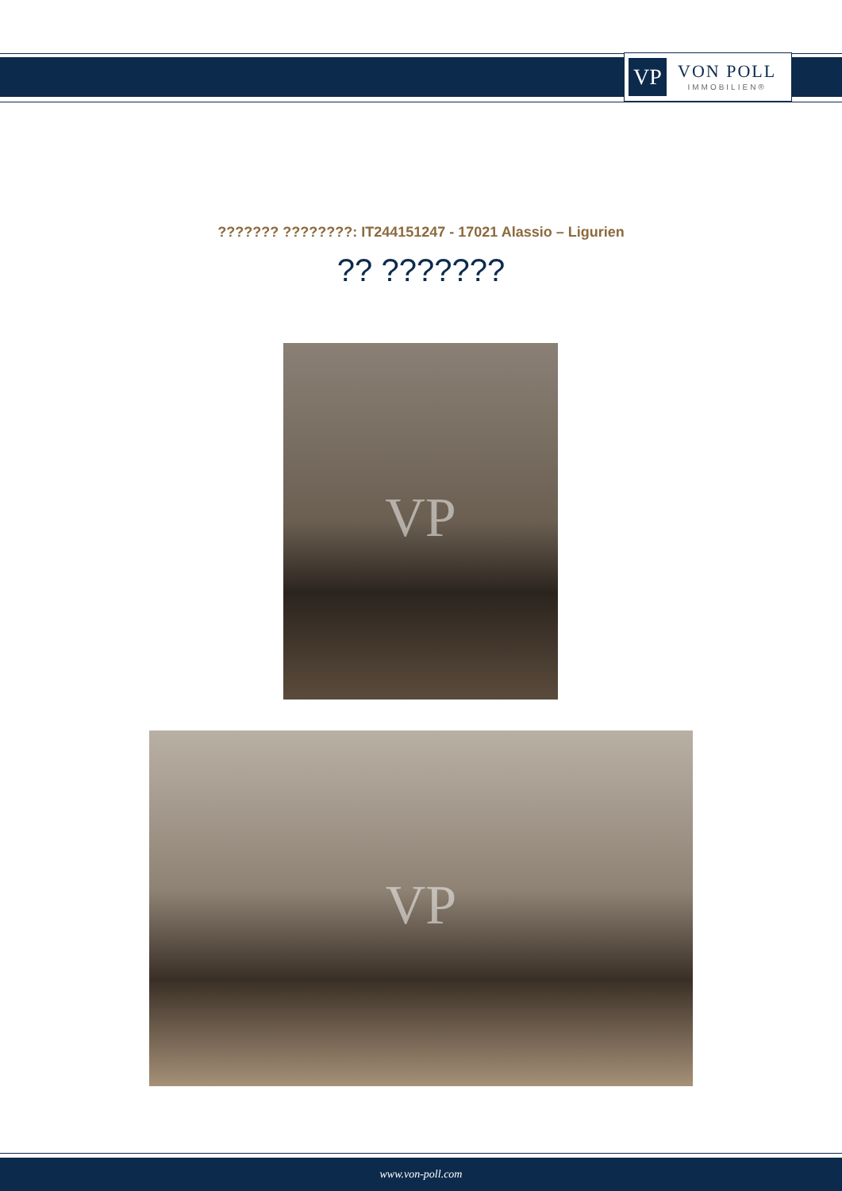VP
VON POLL
IMMOBILIEN®
??????? ????????: IT244151247 - 17021 Alassio – Ligurien
?? ???????
VP
VP
www.von-poll.com